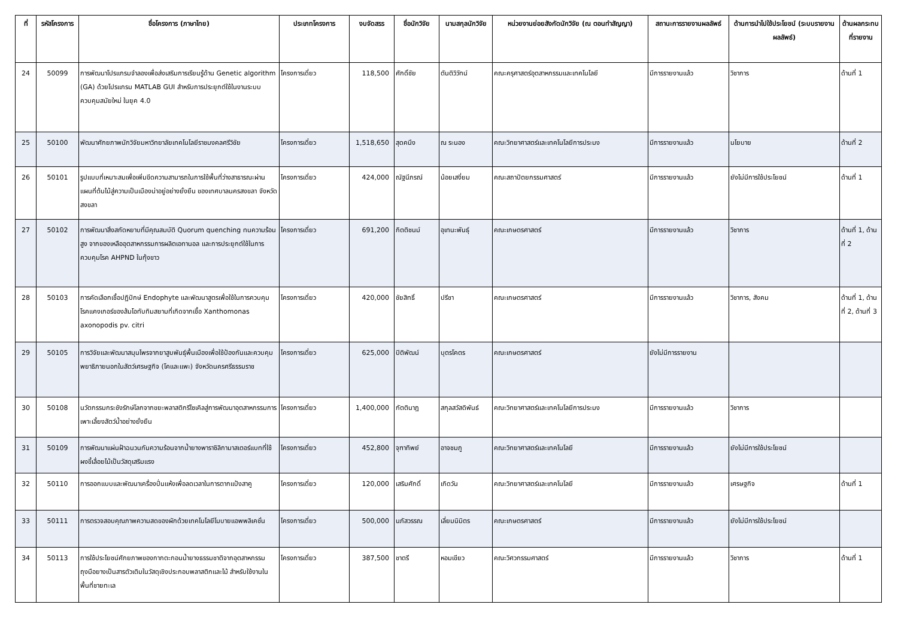| ที่ | รหัสโครงการ | ชื่อโครงการ (ภาษาไทย) | ประเภทโครงการ | งบจัดสรร | ชื่อนักวิจัย | นามสกุลนักวิจัย | หน่วยงานย่อยสังกัดนักวิจัย (ณ ตอนทำสัญญา) | สถานะการรายงานผลลัพธ์ | ด้านการนำไปใช้ประโยชน์ (ระบบรายงานผลลัพธ์) | ด้านผลกระทบที่รายงาน |
| --- | --- | --- | --- | --- | --- | --- | --- | --- | --- | --- |
| 24 | 50099 | การพัฒนาโปรแกรมจำลองเพื่อส่งเสริมการเรียนรู้ด้าน Genetic algorithm (GA) ด้วยโปรแกรม MATLAB GUI สำหรับการประยุกต์ใช้ในงานระบบควบคุมสมัยใหม่ ในยุค 4.0 | โครงการเดี่ยว | 118,500 | ศักดิ์ชัย | ตันติวิวัทน์ | คณะครุศาสตร์อุตสาหกรรมและเทคโนโลยี | มีการรายงานแล้ว | วิชาการ | ด้านที่ 1 |
| 25 | 50100 | พัฒนาศักยภาพนักวิจัยมหาวิทยาลัยเทคโนโลยีราชมงคลศรีวิชัย | โครงการเดี่ยว | 1,518,650 | สุดคนึง | ณ ระนอง | คณะวิทยาศาสตร์และเทคโนโลยีการประมง | มีการรายงานแล้ว | นโยบาย | ด้านที่ 2 |
| 26 | 50101 | รูปแบบที่เหมาะสมเพื่อเพิ่มขีดความสามารถในการใช้พื้นที่ว่างสาธารณะผ่านแผนที่ต้นไม้สู่ความเป็นเมืองน่าอยู่อย่างยั่งยืน ของเทศบาลนครสงขลา จังหวัดสงขลา | โครงการเดี่ยว | 424,000 | ณัฐนีภรณ์ | น้อยเสงี่ยม | คณะสถาปัตยกรรมศาสตร์ | มีการรายงานแล้ว | ยังไม่มีการใช้ประโยชน์ | ด้านที่ 1 |
| 27 | 50102 | การพัฒนาสิ่งสกัดหยาบที่มีคุณสมบัติ Quorum quenching ทนความร้อนสูง จากของเหลืออุตสาหกรรมการผลิตเอทานอล และการประยุกต์ใช้ในการควบคุมโรค AHPND ในกุ้งขาว | โครงการเดี่ยว | 691,200 | กิตติชนม์ | อุเทนะพันธุ์ | คณะเกษตรศาสตร์ | มีการรายงานแล้ว | วิชาการ | ด้านที่ 1, ด้านที่ 2 |
| 28 | 50103 | การคัดเลือกเชื้อปฏิปักษ์ Endophyte และพัฒนาสูตรเพื่อใช้ในการควบคุมโรคแคงเกอร์ของส้มโอทับทิมสยามที่เกิดจากเชื้อ Xanthomonas axonopodis pv. citri | โครงการเดี่ยว | 420,000 | ชัยสิทธิ์ | ปรีชา | คณะเกษตรศาสตร์ | มีการรายงานแล้ว | วิชาการ, สังคม | ด้านที่ 1, ด้านที่ 2, ด้านที่ 3 |
| 29 | 50105 | การวิจัยและพัฒนาสมุนไพรจากยาสูบพันธุ์พื้นเมืองเพื่อใช้ป้องกันและควบคุมพยาธิภายนอกในสัตว์เศรษฐกิจ (โคและแพะ) จังหวัดนครศรีธรรมราช | โครงการเดี่ยว | 625,000 | ปิติพัฒน์ | บุตรโคตร | คณะเกษตรศาสตร์ | ยังไม่มีการรายงาน | | |
| 30 | 50108 | นวัตกรรมกระชังรักษ์โลกจากขยะพลาสติกรีไซเคิลสู่การพัฒนาอุตสาหกรรมการเพาะเลี้ยงสัตว์น้ำอย่างยั่งยืน | โครงการเดี่ยว | 1,400,000 | กัตตินาฎ | สกุลสวัสดิพันธ์ | คณะวิทยาศาสตร์และเทคโนโลยีการประมง | มีการรายงานแล้ว | วิชาการ | |
| 31 | 50109 | การพัฒนาแผ่นฝ้าฉนวนกันความร้อนจากน้ำยางพาราซิลิกามาสเตอร์แบทที่ใช้ผงขี้เลื่อยไม้เป็นวัสดุเสริมแรง | โครงการเดี่ยว | 452,800 | จุฑาทิพย์ | อาจชมภู | คณะวิทยาศาสตร์และเทคโนโลยี | มีการรายงานแล้ว | ยังไม่มีการใช้ประโยชน์ | |
| 32 | 50110 | การออกแบบและพัฒนาเครื่องปั่นแห้งเพื่อลดเวลาในการตากแป้งสาคู | โครงการเดี่ยว | 120,000 | เสริมศักดิ์ | เกิดวัน | คณะวิทยาศาสตร์และเทคโนโลยี | มีการรายงานแล้ว | เศรษฐกิจ | ด้านที่ 1 |
| 33 | 50111 | การตรวจสอบคุณภาพความสดของผักด้วยเทคโนโลยีโมบายแอพพลิเคชั่น | โครงการเดี่ยว | 500,000 | นภัสวรรณ | เลี่ยมนิมิตร | คณะเกษตรศาสตร์ | มีการรายงานแล้ว | ยังไม่มีการใช้ประโยชน์ | |
| 34 | 50113 | การใช้ประโยชน์ศักยภาพของกากตะกอนน้ำยางธรรมชาติจากอุตสาหกรรมถุงมือยางเป็นสารตัวเติมในวัสดุเชิงประกอบพลาสติกและไม้ สำหรับใช้งานในพื้นที่ชายทะเล | โครงการเดี่ยว | 387,500 | ชาตรี | หอมเขียว | คณะวิศวกรรมศาสตร์ | มีการรายงานแล้ว | วิชาการ | ด้านที่ 1 |